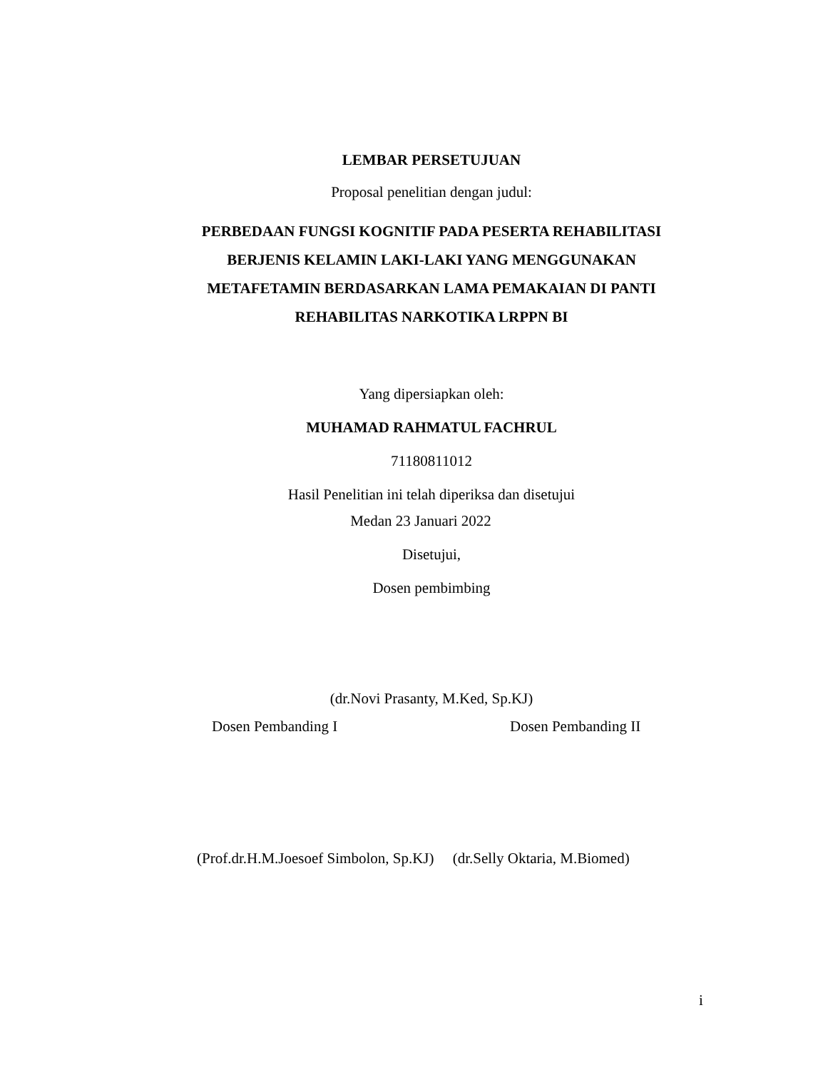LEMBAR PERSETUJUAN
Proposal penelitian dengan judul:
PERBEDAAN FUNGSI KOGNITIF PADA PESERTA REHABILITASI BERJENIS KELAMIN LAKI-LAKI YANG MENGGUNAKAN METAFETAMIN BERDASARKAN LAMA PEMAKAIAN DI PANTI REHABILITAS NARKOTIKA LRPPN BI
Yang dipersiapkan oleh:
MUHAMAD RAHMATUL FACHRUL
71180811012
Hasil Penelitian ini telah diperiksa dan disetujui
Medan 23 Januari 2022
Disetujui,
Dosen pembimbing
(dr.Novi Prasanty, M.Ked, Sp.KJ)
Dosen Pembanding I Dosen Pembanding II
(Prof.dr.H.M.Joesoef Simbolon, Sp.KJ) (dr.Selly Oktaria, M.Biomed)
i